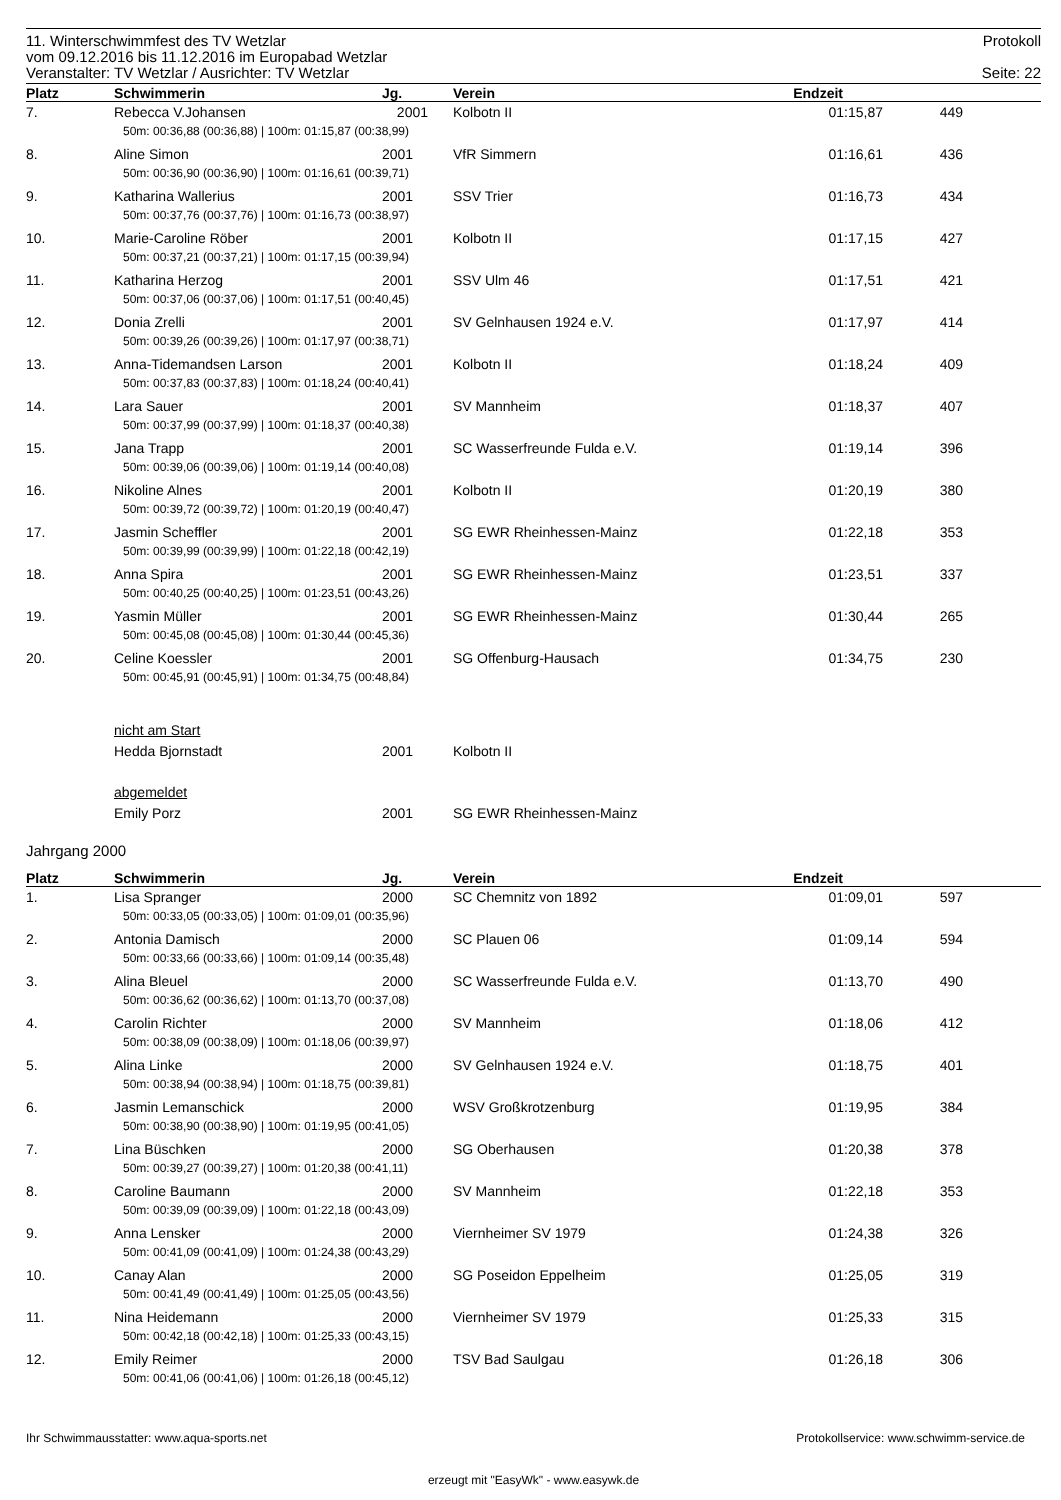11. Winterschwimmfest des TV Wetzlar Protokoll
vom 09.12.2016 bis 11.12.2016 im Europabad Wetzlar
Veranstalter: TV Wetzlar / Ausrichter: TV Wetzlar Seite: 22
| Platz | Schwimmerin | Jg. | Verein | Endzeit | | |
| --- | --- | --- | --- | --- | --- | --- |
| 7. | Rebecca V.Johansen | 2001 | Kolbotn II | 01:15,87 | 449 | |
| | 50m: 00:36,88 (00:36,88) / 100m: 01:15,87 (00:38,99) | | | | | |
| 8. | Aline Simon | 2001 | VfR Simmern | 01:16,61 | 436 | |
| | 50m: 00:36,90 (00:36,90) / 100m: 01:16,61 (00:39,71) | | | | | |
| 9. | Katharina Wallerius | 2001 | SSV Trier | 01:16,73 | 434 | |
| | 50m: 00:37,76 (00:37,76) / 100m: 01:16,73 (00:38,97) | | | | | |
| 10. | Marie-Caroline Röber | 2001 | Kolbotn II | 01:17,15 | 427 | |
| | 50m: 00:37,21 (00:37,21) / 100m: 01:17,15 (00:39,94) | | | | | |
| 11. | Katharina Herzog | 2001 | SSV Ulm 46 | 01:17,51 | 421 | |
| | 50m: 00:37,06 (00:37,06) / 100m: 01:17,51 (00:40,45) | | | | | |
| 12. | Donia Zrelli | 2001 | SV Gelnhausen 1924 e.V. | 01:17,97 | 414 | |
| | 50m: 00:39,26 (00:39,26) / 100m: 01:17,97 (00:38,71) | | | | | |
| 13. | Anna-Tidemandsen Larson | 2001 | Kolbotn II | 01:18,24 | 409 | |
| | 50m: 00:37,83 (00:37,83) / 100m: 01:18,24 (00:40,41) | | | | | |
| 14. | Lara Sauer | 2001 | SV Mannheim | 01:18,37 | 407 | |
| | 50m: 00:37,99 (00:37,99) / 100m: 01:18,37 (00:40,38) | | | | | |
| 15. | Jana Trapp | 2001 | SC Wasserfreunde Fulda e.V. | 01:19,14 | 396 | |
| | 50m: 00:39,06 (00:39,06) / 100m: 01:19,14 (00:40,08) | | | | | |
| 16. | Nikoline Alnes | 2001 | Kolbotn II | 01:20,19 | 380 | |
| | 50m: 00:39,72 (00:39,72) / 100m: 01:20,19 (00:40,47) | | | | | |
| 17. | Jasmin Scheffler | 2001 | SG EWR Rheinhessen-Mainz | 01:22,18 | 353 | |
| | 50m: 00:39,99 (00:39,99) / 100m: 01:22,18 (00:42,19) | | | | | |
| 18. | Anna Spira | 2001 | SG EWR Rheinhessen-Mainz | 01:23,51 | 337 | |
| | 50m: 00:40,25 (00:40,25) / 100m: 01:23,51 (00:43,26) | | | | | |
| 19. | Yasmin Müller | 2001 | SG EWR Rheinhessen-Mainz | 01:30,44 | 265 | |
| | 50m: 00:45,08 (00:45,08) / 100m: 01:30,44 (00:45,36) | | | | | |
| 20. | Celine Koessler | 2001 | SG Offenburg-Hausach | 01:34,75 | 230 | |
| | 50m: 00:45,91 (00:45,91) / 100m: 01:34,75 (00:48,84) | | | | | |
| | nicht am Start | | | | | |
| | Hedda Bjornstadt | 2001 | Kolbotn II | | | |
| | abgemeldet | | | | | |
| | Emily Porz | 2001 | SG EWR Rheinhessen-Mainz | | | |
Jahrgang 2000
| Platz | Schwimmerin | Jg. | Verein | Endzeit | | |
| --- | --- | --- | --- | --- | --- | --- |
| 1. | Lisa Spranger | 2000 | SC Chemnitz von 1892 | 01:09,01 | 597 | |
| | 50m: 00:33,05 (00:33,05) / 100m: 01:09,01 (00:35,96) | | | | | |
| 2. | Antonia Damisch | 2000 | SC Plauen 06 | 01:09,14 | 594 | |
| | 50m: 00:33,66 (00:33,66) / 100m: 01:09,14 (00:35,48) | | | | | |
| 3. | Alina Bleuel | 2000 | SC Wasserfreunde Fulda e.V. | 01:13,70 | 490 | |
| | 50m: 00:36,62 (00:36,62) / 100m: 01:13,70 (00:37,08) | | | | | |
| 4. | Carolin Richter | 2000 | SV Mannheim | 01:18,06 | 412 | |
| | 50m: 00:38,09 (00:38,09) / 100m: 01:18,06 (00:39,97) | | | | | |
| 5. | Alina Linke | 2000 | SV Gelnhausen 1924 e.V. | 01:18,75 | 401 | |
| | 50m: 00:38,94 (00:38,94) / 100m: 01:18,75 (00:39,81) | | | | | |
| 6. | Jasmin Lemanschick | 2000 | WSV Großkrotzenburg | 01:19,95 | 384 | |
| | 50m: 00:38,90 (00:38,90) / 100m: 01:19,95 (00:41,05) | | | | | |
| 7. | Lina Büschken | 2000 | SG Oberhausen | 01:20,38 | 378 | |
| | 50m: 00:39,27 (00:39,27) / 100m: 01:20,38 (00:41,11) | | | | | |
| 8. | Caroline Baumann | 2000 | SV Mannheim | 01:22,18 | 353 | |
| | 50m: 00:39,09 (00:39,09) / 100m: 01:22,18 (00:43,09) | | | | | |
| 9. | Anna Lensker | 2000 | Viernheimer SV 1979 | 01:24,38 | 326 | |
| | 50m: 00:41,09 (00:41,09) / 100m: 01:24,38 (00:43,29) | | | | | |
| 10. | Canay Alan | 2000 | SG Poseidon Eppelheim | 01:25,05 | 319 | |
| | 50m: 00:41,49 (00:41,49) / 100m: 01:25,05 (00:43,56) | | | | | |
| 11. | Nina Heidemann | 2000 | Viernheimer SV 1979 | 01:25,33 | 315 | |
| | 50m: 00:42,18 (00:42,18) / 100m: 01:25,33 (00:43,15) | | | | | |
| 12. | Emily Reimer | 2000 | TSV Bad Saulgau | 01:26,18 | 306 | |
| | 50m: 00:41,06 (00:41,06) / 100m: 01:26,18 (00:45,12) | | | | | |
Ihr Schwimmausstatter: www.aqua-sports.net Protokollservice: www.schwimm-service.de
erzeugt mit "EasyWk" - www.easywk.de